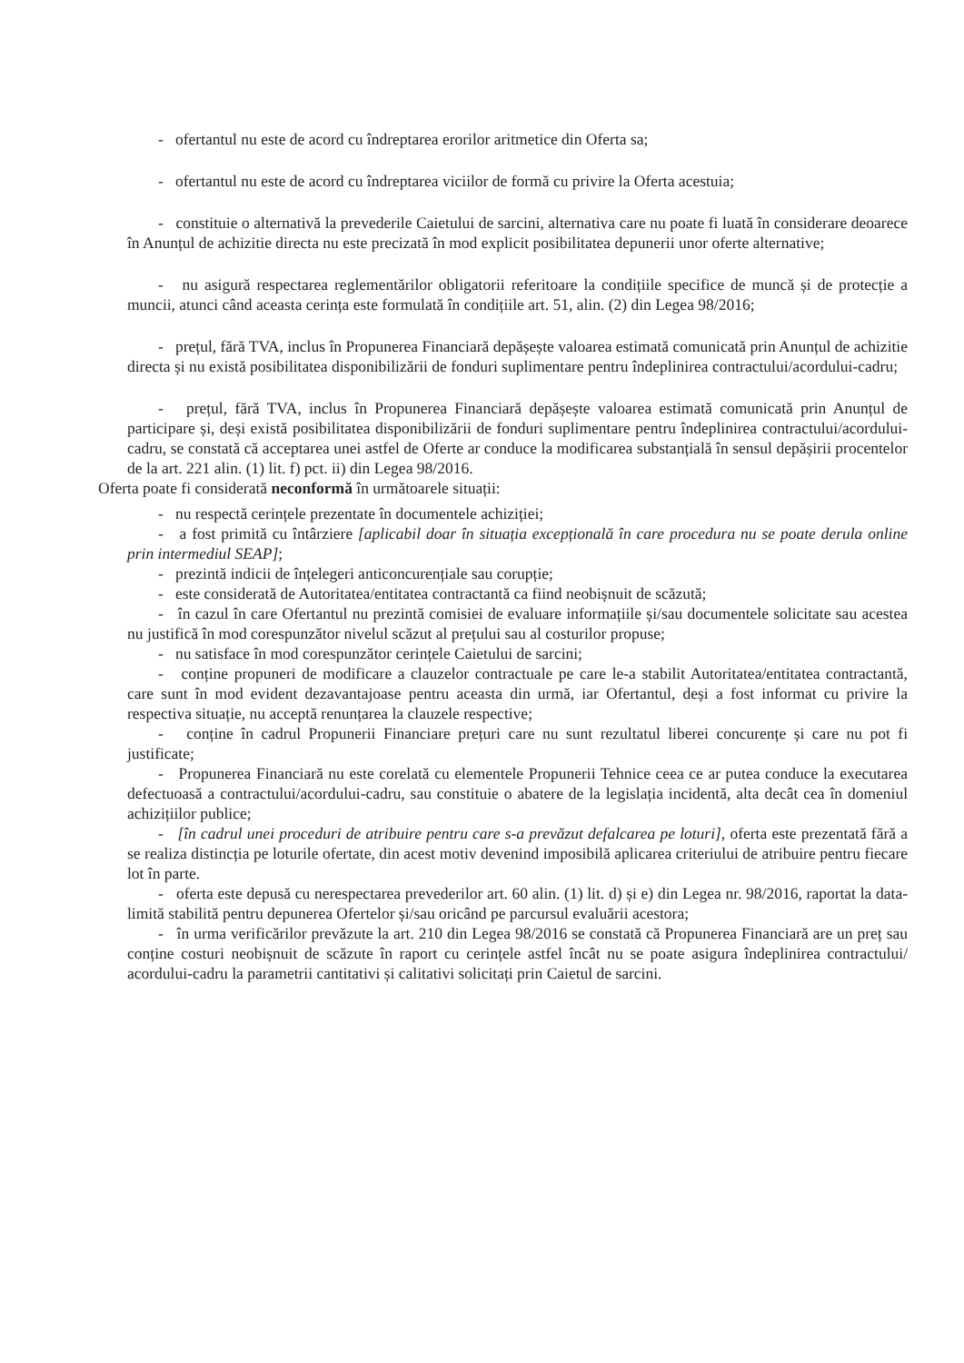- ofertantul nu este de acord cu îndreptarea erorilor aritmetice din Oferta sa;
- ofertantul nu este de acord cu îndreptarea viciilor de formă cu privire la Oferta acestuia;
- constituie o alternativă la prevederile Caietului de sarcini, alternativa care nu poate fi luată în considerare deoarece în Anunțul de achizitie directa nu este precizată în mod explicit posibilitatea depunerii unor oferte alternative;
- nu asigură respectarea reglementărilor obligatorii referitoare la condițiile specifice de muncă și de protecție a muncii, atunci când aceasta cerința este formulată în condițiile art. 51, alin. (2) din Legea 98/2016;
- prețul, fără TVA, inclus în Propunerea Financiară depășește valoarea estimată comunicată prin Anunțul de achizitie directa și nu există posibilitatea disponibilizării de fonduri suplimentare pentru îndeplinirea contractului/acordului-cadru;
- prețul, fără TVA, inclus în Propunerea Financiară depășește valoarea estimată comunicată prin Anunțul de participare și, deși există posibilitatea disponibilizării de fonduri suplimentare pentru îndeplinirea contractului/acordului-cadru, se constată că acceptarea unei astfel de Oferte ar conduce la modificarea substanțială în sensul depășirii procentelor de la art. 221 alin. (1) lit. f) pct. ii) din Legea 98/2016.
Oferta poate fi considerată neconformă în următoarele situații:
- nu respectă cerințele prezentate în documentele achiziției;
- a fost primită cu întârziere [aplicabil doar în situația excepțională în care procedura nu se poate derula online prin intermediul SEAP];
- prezintă indicii de înțelegeri anticoncurențiale sau corupție;
- este considerată de Autoritatea/entitatea contractantă ca fiind neobișnuit de scăzută;
- în cazul în care Ofertantul nu prezintă comisiei de evaluare informațiile și/sau documentele solicitate sau acestea nu justifică în mod corespunzător nivelul scăzut al prețului sau al costurilor propuse;
- nu satisface în mod corespunzător cerințele Caietului de sarcini;
- conține propuneri de modificare a clauzelor contractuale pe care le-a stabilit Autoritatea/entitatea contractantă, care sunt în mod evident dezavantajoase pentru aceasta din urmă, iar Ofertantul, deși a fost informat cu privire la respectiva situație, nu acceptă renunțarea la clauzele respective;
- conține în cadrul Propunerii Financiare prețuri care nu sunt rezultatul liberei concurențe și care nu pot fi justificate;
- Propunerea Financiară nu este corelată cu elementele Propunerii Tehnice ceea ce ar putea conduce la executarea defectuoasă a contractului/acordului-cadru, sau constituie o abatere de la legislația incidentă, alta decât cea în domeniul achizițiilor publice;
- [în cadrul unei proceduri de atribuire pentru care s-a prevăzut defalcarea pe loturi], oferta este prezentată fără a se realiza distincția pe loturile ofertate, din acest motiv devenind imposibilă aplicarea criteriului de atribuire pentru fiecare lot în parte.
- oferta este depusă cu nerespectarea prevederilor art. 60 alin. (1) lit. d) și e) din Legea nr. 98/2016, raportat la data-limită stabilită pentru depunerea Ofertelor și/sau oricând pe parcursul evaluării acestora;
- în urma verificărilor prevăzute la art. 210 din Legea 98/2016 se constată că Propunerea Financiară are un preț sau conține costuri neobișnuit de scăzute în raport cu cerințele astfel încât nu se poate asigura îndeplinirea contractului/ acordului-cadru la parametrii cantitativi și calitativi solicitați prin Caietul de sarcini.